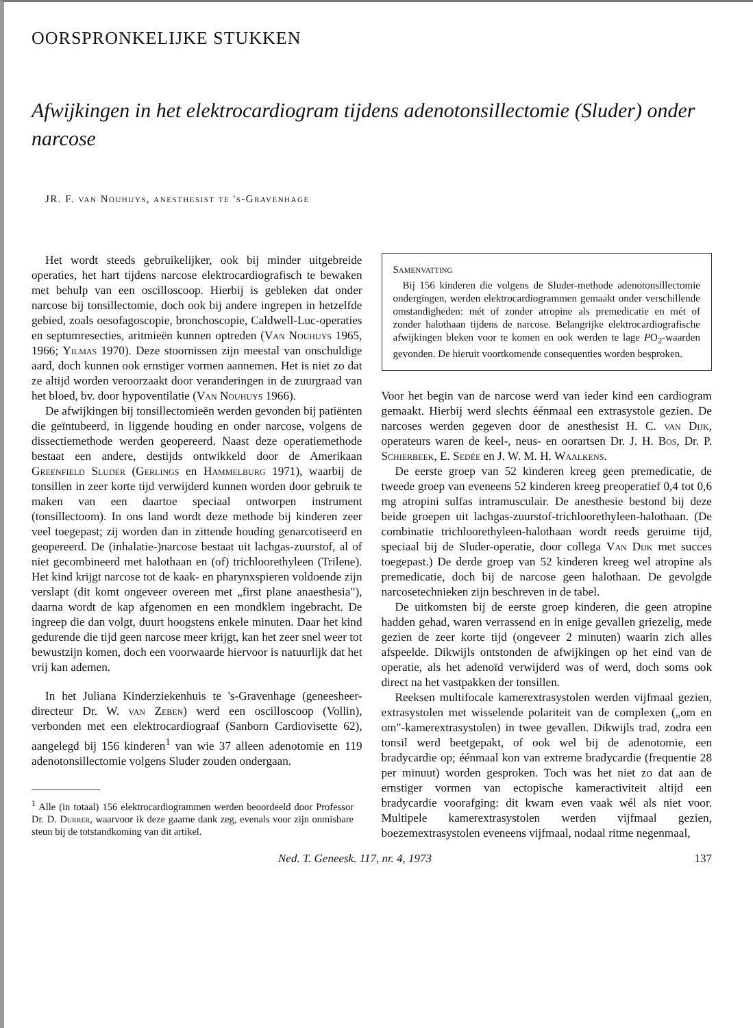OORSPRONKELIJKE STUKKEN
Afwijkingen in het elektrocardiogram tijdens adenotonsillectomie (Sluder) onder narcose
JR. F. van Nouhuys, anesthesist te 's-Gravenhage
Het wordt steeds gebruikelijker, ook bij minder uitgebreide operaties, het hart tijdens narcose elektrocardiografisch te bewaken met behulp van een oscilloscoop. Hierbij is gebleken dat onder narcose bij tonsillectomie, doch ook bij andere ingrepen in hetzelfde gebied, zoals oesofagoscopie, bronchoscopie, Caldwell-Luc-operaties en septumresecties, aritmieën kunnen optreden (Van Nouhuys 1965, 1966; Yilmas 1970). Deze stoornissen zijn meestal van onschuldige aard, doch kunnen ook ernstiger vormen aannemen. Het is niet zo dat ze altijd worden veroorzaakt door veranderingen in de zuurgraad van het bloed, bv. door hypoventilatie (Van Nouhuys 1966).
De afwijkingen bij tonsillectomieën werden gevonden bij patiënten die geïntubeerd, in liggende houding en onder narcose, volgens de dissectiemethode werden geopereerd. Naast deze operatiemethode bestaat een andere, destijds ontwikkeld door de Amerikaan Greenfield Sluder (Gerlings en Hammelburg 1971), waarbij de tonsillen in zeer korte tijd verwijderd kunnen worden door gebruik te maken van een daartoe speciaal ontworpen instrument (tonsillectoom). In ons land wordt deze methode bij kinderen zeer veel toegepast; zij worden dan in zittende houding genarcotiseerd en geopereerd. De (inhalatie-)narcose bestaat uit lachgas-zuurstof, al of niet gecombineerd met halothaan en (of) trichloorethyleen (Trilene). Het kind krijgt narcose tot de kaak- en pharynxspieren voldoende zijn verslapt (dit komt ongeveer overeen met „first plane anaesthesia"), daarna wordt de kap afgenomen en een mondklem ingebracht. De ingreep die dan volgt, duurt hoogstens enkele minuten. Daar het kind gedurende die tijd geen narcose meer krijgt, kan het zeer snel weer tot bewustzijn komen, doch een voorwaarde hiervoor is natuurlijk dat het vrij kan ademen.
In het Juliana Kinderziekenhuis te 's-Gravenhage (geneesheer-directeur Dr. W. van Zeben) werd een oscilloscoop (Vollin), verbonden met een elektrocardiograaf (Sanborn Cardiovisette 62), aangelegd bij 156 kinderen<sup>1</sup> van wie 37 alleen adenotomie en 119 adenotonsillectomie volgens Sluder zouden ondergaan.
<sup>1</sup> Alle (in totaal) 156 elektrocardiogrammen werden beoordeeld door Professor Dr. D. Durrer, waarvoor ik deze gaarne dank zeg, evenals voor zijn onmisbare steun bij de totstandkoming van dit artikel.
Samenvatting
Bij 156 kinderen die volgens de Sluder-methode adenotonsillectomie ondergingen, werden elektrocardiogrammen gemaakt onder verschillende omstandigheden: mét of zonder atropine als premedicatie en mét of zonder halothaan tijdens de narcose. Belangrijke elektrocardiografische afwijkingen bleken voor te komen en ook werden te lage PO<sub>2</sub>-waarden gevonden. De hieruit voortkomende consequenties worden besproken.
Voor het begin van de narcose werd van ieder kind een cardiogram gemaakt. Hierbij werd slechts éénmaal een extrasystole gezien. De narcoses werden gegeven door de anesthesist H. C. van Dijk, operateurs waren de keel-, neus- en oorartsen Dr. J. H. Bos, Dr. P. Schierbeek, E. Sedée en J. W. M. H. Waalkens.
De eerste groep van 52 kinderen kreeg geen premedicatie, de tweede groep van eveneens 52 kinderen kreeg preoperatief 0,4 tot 0,6 mg atropini sulfas intramusculair. De anesthesie bestond bij deze beide groepen uit lachgas-zuurstof-trichloorethyleen-halothaan. (De combinatie trichloorethyleen-halothaan wordt reeds geruime tijd, speciaal bij de Sluder-operatie, door collega Van Dijk met succes toegepast.) De derde groep van 52 kinderen kreeg wel atropine als premedicatie, doch bij de narcose geen halothaan. De gevolgde narcosetechnieken zijn beschreven in de tabel.
De uitkomsten bij de eerste groep kinderen, die geen atropine hadden gehad, waren verrassend en in enige gevallen griezelig, mede gezien de zeer korte tijd (ongeveer 2 minuten) waarin zich alles afspeelde. Dikwijls ontstonden de afwijkingen op het eind van de operatie, als het adenoïd verwijderd was of werd, doch soms ook direct na het vastpakken der tonsillen.
Reeksen multifocale kamerextrasystolen werden vijfmaal gezien, extrasystolen met wisselende polariteit van de complexen („om en om"-kamerextrasystolen) in twee gevallen. Dikwijls trad, zodra een tonsil werd beetgepakt, of ook wel bij de adenotomie, een bradycardie op; éénmaal kon van extreme bradycardie (frequentie 28 per minuut) worden gesproken. Toch was het niet zo dat aan de ernstiger vormen van ectopische kameractiviteit altijd een bradycardie voorafging: dit kwam even vaak wél als niet voor. Multipele kamerextrasystolen werden vijfmaal gezien, boezemextrasystolen eveneens vijfmaal, nodaal ritme negenmaal,
Ned. T. Geneesk. 117, nr. 4, 1973 137